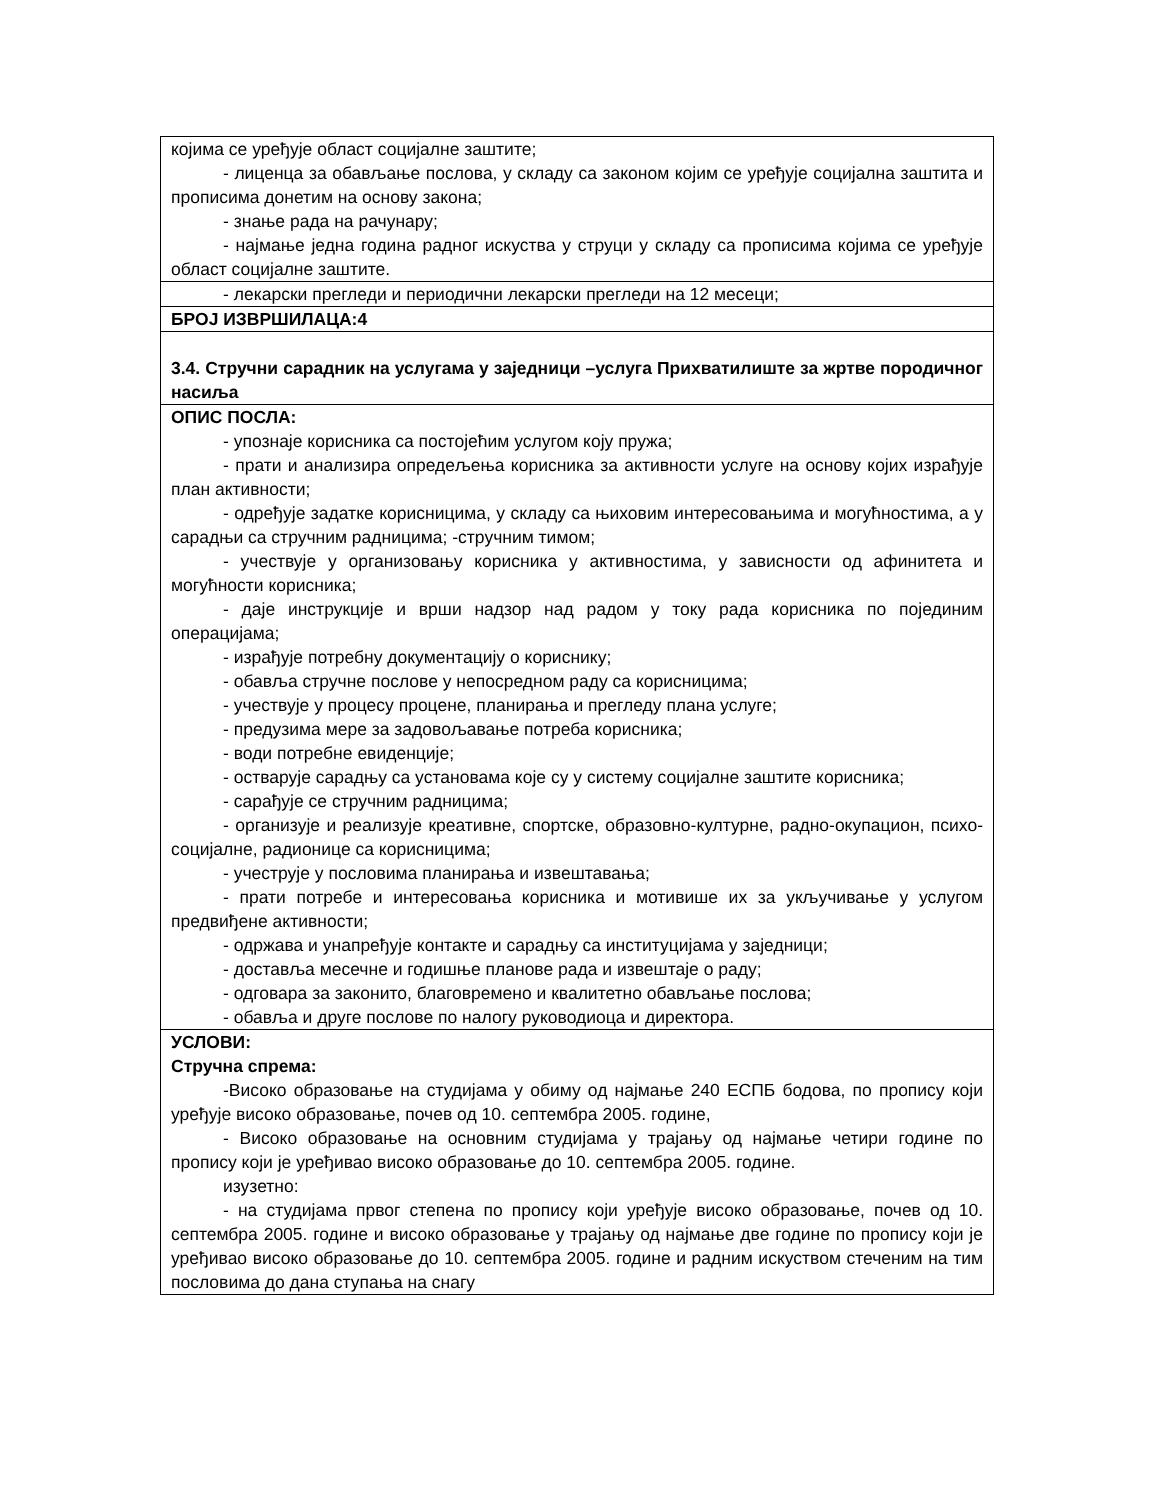| којима се уређује област социјалне заштите; - лиценца за обављање послова, у складу са законом којим се уређује социјална заштита и прописима донетим на основу закона; - знање рада на рачунару; - најмање једна година радног искуства у струци у складу са прописима којима се уређује област социјалне заштите. |
| - лекарски прегледи и периодични лекарски прегледи на 12 месеци; |
| БРОЈ ИЗВРШИЛАЦА:4 |
| 3.4. Стручни сарадник на услугама у заједници –услуга Прихватилиште за жртве породичног насиља |
| ОПИС ПОСЛА: - упознаје корисника са постојећим услугом коју пружа; - прати и анализира опредељења корисника за активности услуге на основу којих израђује план активности; - одређује задатке корисницима, у складу са њиховим интересовањима и могућностима, а у сарадњи са стручним радницима; -стручним тимом; - учествује у организовању корисника у активностима, у зависности од афинитета и могућности корисника; - даје инструкције и врши надзор над радом у току рада корисника по појединим операцијама; - израђује потребну документацију о кориснику; - обавља стручне послове у непосредном раду са корисницима; - учествује у процесу процене, планирања и прегледу плана услуге; - предузима мере за задовољавање потреба корисника; - води потребне евиденције; - остварује сарадњу са установама које су у систему социјалне заштите корисника; - сарађује се стручним радницима; - организује и реализује креативне, спортске, образовно-културне, радно-окупацион, психо-социјалне, радионице са корисницима; - учеструје у пословима планирања и извештавања; - прати потребе и интересовања корисника и мотивише их за укључивање у услугом предвиђене активности; - одржава и унапређује контакте и сарадњу са институцијама у заједници; - доставља месечне и годишње планове рада и извештаје о раду; - одговара за законито, благовремено и квалитетно обављање послова; - обавља и друге послове по налогу руководиоца и директора. |
| УСЛОВИ: Стручна спрема: -Високо образовање на студијама у обиму од најмање 240 ЕСПБ бодова, по пропису који уређује високо образовање, почев од 10. септембра 2005. године, - Високо образовање на основним студијама у трајању од најмање четири године по пропису који је уређивао високо образовање до 10. септембра 2005. године. изузетно: - на студијама првог степена по пропису који уређује високо образовање, почев од 10. септембра 2005. године и високо образовање у трајању од најмање две године по пропису који је уређивао високо образовање до 10. септембра 2005. године и радним искуством стеченим на тим пословима до дана ступања на снагу |